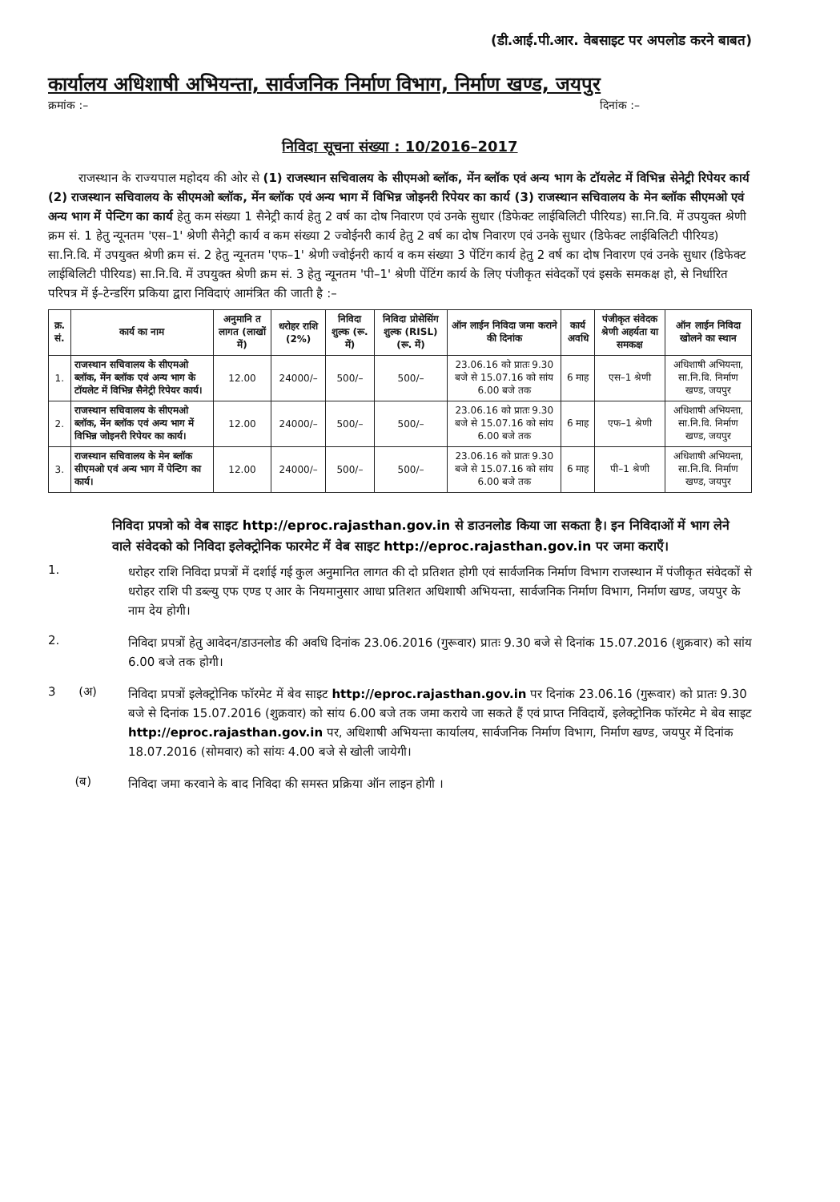(डी.आई.पी.आर. वेबसाइट पर अपलोड करने बाबत)
कार्यालय अधिशाषी अभियन्ता, सार्वजनिक निर्माण विभाग, निर्माण खण्ड, जयपुर
क्रमांक :– दिनांक :–
निविदा सूचना संख्या : 10/2016–2017
राजस्थान के राज्यपाल महोदय की ओर से (1) राजस्थान सचिवालय के सीएमओ ब्लॉक, मेंन ब्लॉक एवं अन्य भाग के टॉयलेट में विभिन्न सेनेट्री रिपेयर कार्य (2) राजस्थान सचिवालय के सीएमओ ब्लॉक, मेंन ब्लॉक एवं अन्य भाग में विभिन्न जोइनरी रिपेयर का कार्य (3) राजस्थान सचिवालय के मेन ब्लॉक सीएमओ एवं अन्य भाग में पेन्टिग का कार्य हेतु कम संख्या 1 सैनेट्री कार्य हेतु 2 वर्ष का दोष निवारण एवं उनके सुधार (डिफेक्ट लाईबिलिटी पीरियड) सा.नि.वि. में उपयुक्त श्रेणी क्रम सं. 1 हेतु न्यूनतम 'एस–1' श्रेणी सैनेट्री कार्य व कम संख्या 2 ज्वोईनरी कार्य हेतु 2 वर्ष का दोष निवारण एवं उनके सुधार (डिफेक्ट लाईबिलिटी पीरियड) सा.नि.वि. में उपयुक्त श्रेणी क्रम सं. 2 हेतु न्यूनतम 'एफ–1' श्रेणी ज्वोईनरी कार्य व कम संख्या 3 पेंटिंग कार्य हेतु 2 वर्ष का दोष निवारण एवं उनके सुधार (डिफेक्ट लाईबिलिटी पीरियड) सा.नि.वि. में उपयुक्त श्रेणी क्रम सं. 3 हेतु न्यूनतम 'पी–1' श्रेणी पेंटिंग कार्य के लिए पंजीकृत संवेदकों एवं इसके समकक्ष हो, से निर्धारित परिपत्र में ई–टेन्डरिंग प्रकिया द्वारा निविदाएं आमंत्रित की जाती है :–
| क्र. सं. | कार्य का नाम | अनुमानि त लागत (लाखों में) | धरोहर राशि (2%) | निविदा शुल्क (रू. में) | निविदा प्रोसेसिंग शुल्क (RISL) (रू. में) | ऑन लाईन निविदा जमा कराने की दिनांक | कार्य अवधि | पंजीकृत संवेदक श्रेणी अहर्यता या समकक्ष | ऑन लाईन निविदा खोलने का स्थान |
| --- | --- | --- | --- | --- | --- | --- | --- | --- | --- |
| 1. | राजस्थान सचिवालय के सीएमओ ब्लॉक, मेंन ब्लॉक एवं अन्य भाग के टॉयलेट में विभिन्न सैनेट्री रिपेयर कार्य। | 12.00 | 24000/– | 500/– | 500/– | 23.06.16 को प्रातः 9.30 बजे से 15.07.16 को सांय 6.00 बजे तक | 6 माह | एस–1 श्रेणी | अधिशाषी अभियन्ता, सा.नि.वि. निर्माण खण्ड, जयपुर |
| 2. | राजस्थान सचिवालय के सीएमओ ब्लॉक, मेंन ब्लॉक एवं अन्य भाग में विभिन्न जोइनरी रिपेयर का कार्य। | 12.00 | 24000/– | 500/– | 500/– | 23.06.16 को प्रातः 9.30 बजे से 15.07.16 को सांय 6.00 बजे तक | 6 माह | एफ–1 श्रेणी | अधिशाषी अभियन्ता, सा.नि.वि. निर्माण खण्ड, जयपुर |
| 3. | राजस्थान सचिवालय के मेन ब्लॉक सीएमओ एवं अन्य भाग में पेन्टिग का कार्य। | 12.00 | 24000/– | 500/– | 500/– | 23.06.16 को प्रातः 9.30 बजे से 15.07.16 को सांय 6.00 बजे तक | 6 माह | पी–1 श्रेणी | अधिशाषी अभियन्ता, सा.नि.वि. निर्माण खण्ड, जयपुर |
निविदा प्रपत्रो को वेब साइट http://eproc.rajasthan.gov.in से डाउनलोड किया जा सकता है। इन निविदाओं में भाग लेने वाले संवेदको को निविदा इलेक्ट्रोनिक फारमेट में वेब साइट http://eproc.rajasthan.gov.in पर जमा कराऍं।
1.
धरोहर राशि निविदा प्रपत्रों में दर्शाई गई कुल अनुमानित लागत की दो प्रतिशत होगी एवं सार्वजनिक निर्माण विभाग राजस्थान में पंजीकृत संवेदकों से धरोहर राशि पी डब्ल्यु एफ एण्ड ए आर के नियमानुसार आधा प्रतिशत अधिशाषी अभियन्ता, सार्वजनिक निर्माण विभाग, निर्माण खण्ड, जयपुर के नाम देय होगी।
2.
निविदा प्रपत्रों हेतु आवेदन/डाउनलोड की अवधि दिनांक 23.06.2016 (गुरूवार) प्रातः 9.30 बजे से दिनांक 15.07.2016 (शुक्रवार) को सांय 6.00 बजे तक होगी।
3 (अ)
निविदा प्रपत्रों इलेक्ट्रोनिक फॉरमेट में बेव साइट http://eproc.rajasthan.gov.in पर दिनांक 23.06.16 (गुरूवार) को प्रातः 9.30 बजे से दिनांक 15.07.2016 (शुक्रवार) को सांय 6.00 बजे तक जमा कराये जा सकते हैं एवं प्राप्त निविदायें, इलेक्ट्रोनिक फॉरमेट मे बेव साइट http://eproc.rajasthan.gov.in पर, अधिशाषी अभियन्ता कार्यालय, सार्वजनिक निर्माण विभाग, निर्माण खण्ड, जयपुर में दिनांक 18.07.2016 (सोमवार) को सांयः 4.00 बजे से खोली जायेगी।
(ब)
निविदा जमा करवाने के बाद निविदा की समस्त प्रक्रिया ऑन लाइन होगी ।